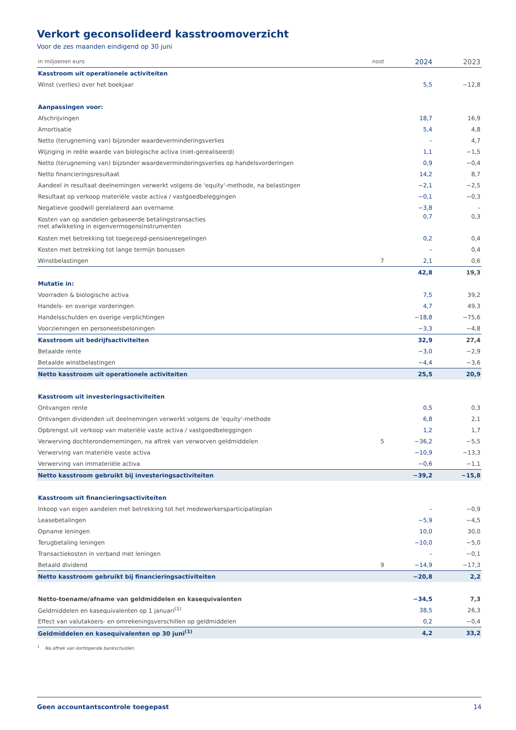Verkort geconsolideerd kasstroomoverzicht
Voor de zes maanden eindigend op 30 juni
| in miljoenen euro | noot | 2024 | 2023 |
| --- | --- | --- | --- |
| Kasstroom uit operationele activiteiten | | | |
| Winst (verlies) over het boekjaar | | 5,5 | −12,8 |
| Aanpassingen voor: | | | |
| Afschrijvingen | | 18,7 | 16,9 |
| Amortisatie | | 5,4 | 4,8 |
| Netto (terugneming van) bijzonder waardeverminderingsverlies | | – | 4,7 |
| Wijziging in reële waarde van biologische activa (niet-gerealiseerd) | | 1,1 | −1,5 |
| Netto (terugneming van) bijzonder waardeverminderingsverlies op handelsvorderingen | | 0,9 | −0,4 |
| Netto financieringsresultaat | | 14,2 | 8,7 |
| Aandeel in resultaat deelnemingen verwerkt volgens de 'equity'-methode, na belastingen | | −2,1 | −2,5 |
| Resultaat op verkoop materiële vaste activa / vastgoedbeleggingen | | −0,1 | −0,3 |
| Negatieve goodwill gerelateerd aan overname | | −3,8 | – |
| Kosten van op aandelen gebaseerde betalingstransacties met afwikkeling in eigenvermogensinstrumenten | | 0,7 | 0,3 |
| Kosten met betrekking tot toegezegd-pensioenregelingen | | 0,2 | 0,4 |
| Kosten met betrekking tot lange termijn bonussen | | – | 0,4 |
| Winstbelastingen | 7 | 2,1 | 0,6 |
| | | 42,8 | 19,3 |
| Mutatie in: | | | |
| Voorraden & biologische activa | | 7,5 | 39,2 |
| Handels- en overige vorderingen | | 4,7 | 49,3 |
| Handelsschulden en overige verplichtingen | | −18,8 | −75,6 |
| Voorzieningen en personeelsbeloningen | | −3,3 | −4,8 |
| Kasstroom uit bedrijfsactiviteiten | | 32,9 | 27,4 |
| Betaalde rente | | −3,0 | −2,9 |
| Betaalde winstbelastingen | | −4,4 | −3,6 |
| Netto kasstroom uit operationele activiteiten | | 25,5 | 20,9 |
| Kasstroom uit investeringsactiviteiten | | | |
| Ontvangen rente | | 0,5 | 0,3 |
| Ontvangen dividenden uit deelnemingen verwerkt volgens de 'equity'-methode | | 6,8 | 2,1 |
| Opbrengst uit verkoop van materiële vaste activa / vastgoedbeleggingen | | 1,2 | 1,7 |
| Verwerving dochterondernemingen, na aftrek van verworven geldmiddelen | 5 | −36,2 | −5,5 |
| Verwerving van materiële vaste activa | | −10,9 | −13,3 |
| Verwerving van immateriële activa | | −0,6 | −1,1 |
| Netto kasstroom gebruikt bij investeringsactiviteiten | | −39,2 | −15,8 |
| Kasstroom uit financieringsactiviteiten | | | |
| Inkoop van eigen aandelen met betrekking tot het medewerkersparticipatieplan | | – | −0,9 |
| Leasebetalingen | | −5,9 | −4,5 |
| Opname leningen | | 10,0 | 30,0 |
| Terugbetaling leningen | | −10,0 | −5,0 |
| Transactiekosten in verband met leningen | | – | −0,1 |
| Betaald dividend | 9 | −14,9 | −17,3 |
| Netto kasstroom gebruikt bij financieringsactiviteiten | | −20,8 | 2,2 |
| Netto-toename/afname van geldmiddelen en kasequivalenten | | −34,5 | 7,3 |
| Geldmiddelen en kasequivalenten op 1 januari<sup>(1)</sup> | | 38,5 | 26,3 |
| Effect van valutakoers- en omrekeningsverschillen op geldmiddelen | | 0,2 | −0,4 |
| Geldmiddelen en kasequivalenten op 30 juni<sup>(1)</sup> | | 4,2 | 33,2 |
<sup>1</sup> Na aftrek van kortlopende bankschulden.
Geen accountantscontrole toegepast 14